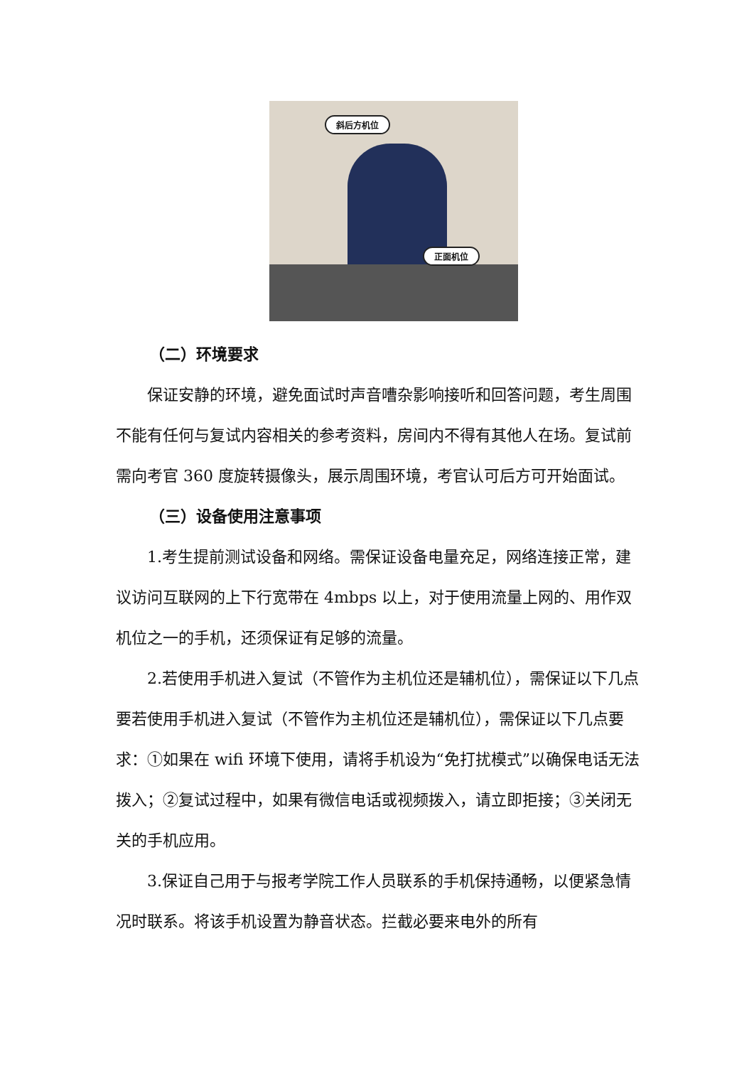斜后方机位
正面机位
（二）环境要求
保证安静的环境，避免面试时声音嘈杂影响接听和回答问题，考生周围不能有任何与复试内容相关的参考资料，房间内不得有其他人在场。复试前需向考官 360 度旋转摄像头，展示周围环境，考官认可后方可开始面试。
（三）设备使用注意事项
1.考生提前测试设备和网络。需保证设备电量充足，网络连接正常，建议访问互联网的上下行宽带在 4mbps 以上，对于使用流量上网的、用作双机位之一的手机，还须保证有足够的流量。
2.若使用手机进入复试（不管作为主机位还是辅机位），需保证以下几点要若使用手机进入复试（不管作为主机位还是辅机位），需保证以下几点要求：①如果在 wifi 环境下使用，请将手机设为“免打扰模式”以确保电话无法拨入；②复试过程中，如果有微信电话或视频拨入，请立即拒接；③关闭无关的手机应用。
3.保证自己用于与报考学院工作人员联系的手机保持通畅，以便紧急情况时联系。将该手机设置为静音状态。拦截必要来电外的所有